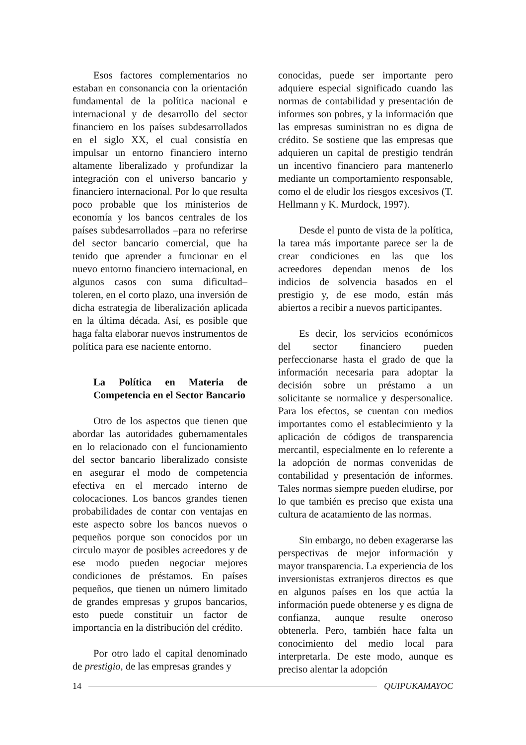Esos factores complementarios no estaban en consonancia con la orientación fundamental de la política nacional e internacional y de desarrollo del sector financiero en los países subdesarrollados en el siglo XX, el cual consistía en impulsar un entorno financiero interno altamente liberalizado y profundizar la integración con el universo bancario y financiero internacional. Por lo que resulta poco probable que los ministerios de economía y los bancos centrales de los países subdesarrollados –para no referirse del sector bancario comercial, que ha tenido que aprender a funcionar en el nuevo entorno financiero internacional, en algunos casos con suma dificultad– toleren, en el corto plazo, una inversión de dicha estrategia de liberalización aplicada en la última década. Así, es posible que haga falta elaborar nuevos instrumentos de política para ese naciente entorno.
La Política en Materia de Competencia en el Sector Bancario
Otro de los aspectos que tienen que abordar las autoridades gubernamentales en lo relacionado con el funcionamiento del sector bancario liberalizado consiste en asegurar el modo de competencia efectiva en el mercado interno de colocaciones. Los bancos grandes tienen probabilidades de contar con ventajas en este aspecto sobre los bancos nuevos o pequeños porque son conocidos por un circulo mayor de posibles acreedores y de ese modo pueden negociar mejores condiciones de préstamos. En países pequeños, que tienen un número limitado de grandes empresas y grupos bancarios, esto puede constituir un factor de importancia en la distribución del crédito.
Por otro lado el capital denominado de prestigio, de las empresas grandes y
conocidas, puede ser importante pero adquiere especial significado cuando las normas de contabilidad y presentación de informes son pobres, y la información que las empresas suministran no es digna de crédito. Se sostiene que las empresas que adquieren un capital de prestigio tendrán un incentivo financiero para mantenerlo mediante un comportamiento responsable, como el de eludir los riesgos excesivos (T. Hellmann y K. Murdock, 1997).
Desde el punto de vista de la política, la tarea más importante parece ser la de crear condiciones en las que los acreedores dependan menos de los indicios de solvencia basados en el prestigio y, de ese modo, están más abiertos a recibir a nuevos participantes.
Es decir, los servicios económicos del sector financiero pueden perfeccionarse hasta el grado de que la información necesaria para adoptar la decisión sobre un préstamo a un solicitante se normalice y despersonalice. Para los efectos, se cuentan con medios importantes como el establecimiento y la aplicación de códigos de transparencia mercantil, especialmente en lo referente a la adopción de normas convenidas de contabilidad y presentación de informes. Tales normas siempre pueden eludirse, por lo que también es preciso que exista una cultura de acatamiento de las normas.
Sin embargo, no deben exagerarse las perspectivas de mejor información y mayor transparencia. La experiencia de los inversionistas extranjeros directos es que en algunos países en los que actúa la información puede obtenerse y es digna de confianza, aunque resulte oneroso obtenerla. Pero, también hace falta un conocimiento del medio local para interpretarla. De este modo, aunque es preciso alentar la adopción
14 QUIPUKAMAYOC